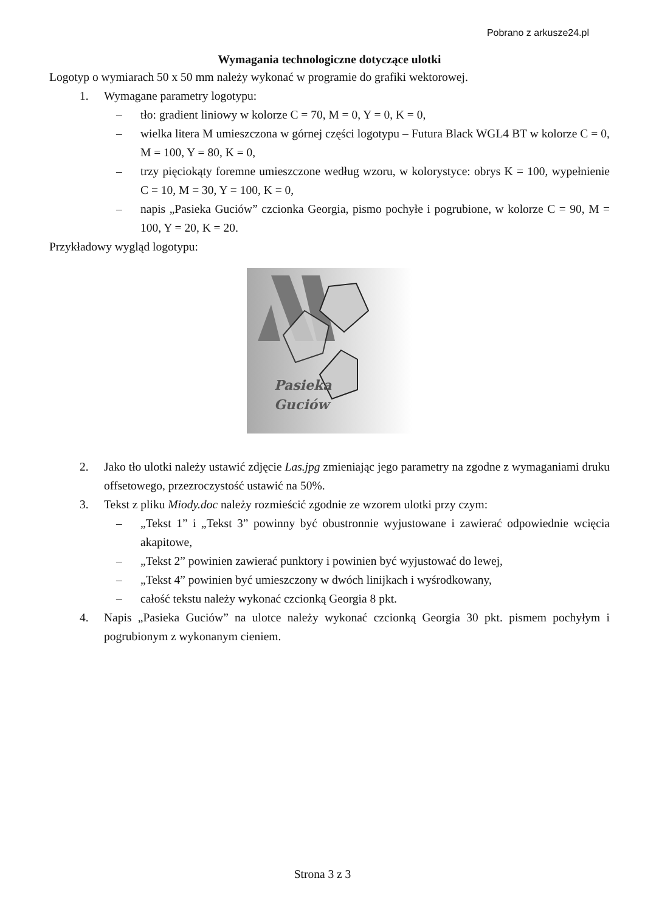Pobrano z arkusze24.pl
Wymagania technologiczne dotyczące ulotki
Logotyp o wymiarach 50 x 50 mm należy wykonać w programie do grafiki wektorowej.
1. Wymagane parametry logotypu:
– tło: gradient liniowy w kolorze C = 70, M = 0, Y = 0, K = 0,
– wielka litera M umieszczona w górnej części logotypu – Futura Black WGL4 BT w kolorze C = 0, M = 100, Y = 80, K = 0,
– trzy pięciokąty foremne umieszczone według wzoru, w kolorystyce: obrys K = 100, wypełnienie C = 10, M = 30, Y = 100, K = 0,
– napis „Pasieka Guciów” czcionka Georgia, pismo pochyłe i pogrubione, w kolorze C = 90, M = 100, Y = 20, K = 20.
Przykładowy wygląd logotypu:
Pasieka
Guciów
2. Jako tło ulotki należy ustawić zdjęcie Las.jpg zmieniając jego parametry na zgodne z wymaganiami druku offsetowego, przezroczystość ustawić na 50%.
3. Tekst z pliku Miody.doc należy rozmieścić zgodnie ze wzorem ulotki przy czym:
– „Tekst 1” i „Tekst 3” powinny być obustronnie wyjustowane i zawierać odpowiednie wcięcia akapitowe,
– „Tekst 2” powinien zawierać punktory i powinien być wyjustować do lewej,
– „Tekst 4” powinien być umieszczony w dwóch linijkach i wyśrodkowany,
– całość tekstu należy wykonać czcionką Georgia 8 pkt.
4. Napis „Pasieka Guciów” na ulotce należy wykonać czcionką Georgia 30 pkt. pismem pochyłym i pogrubionym z wykonanym cieniem.
Strona 3 z 3